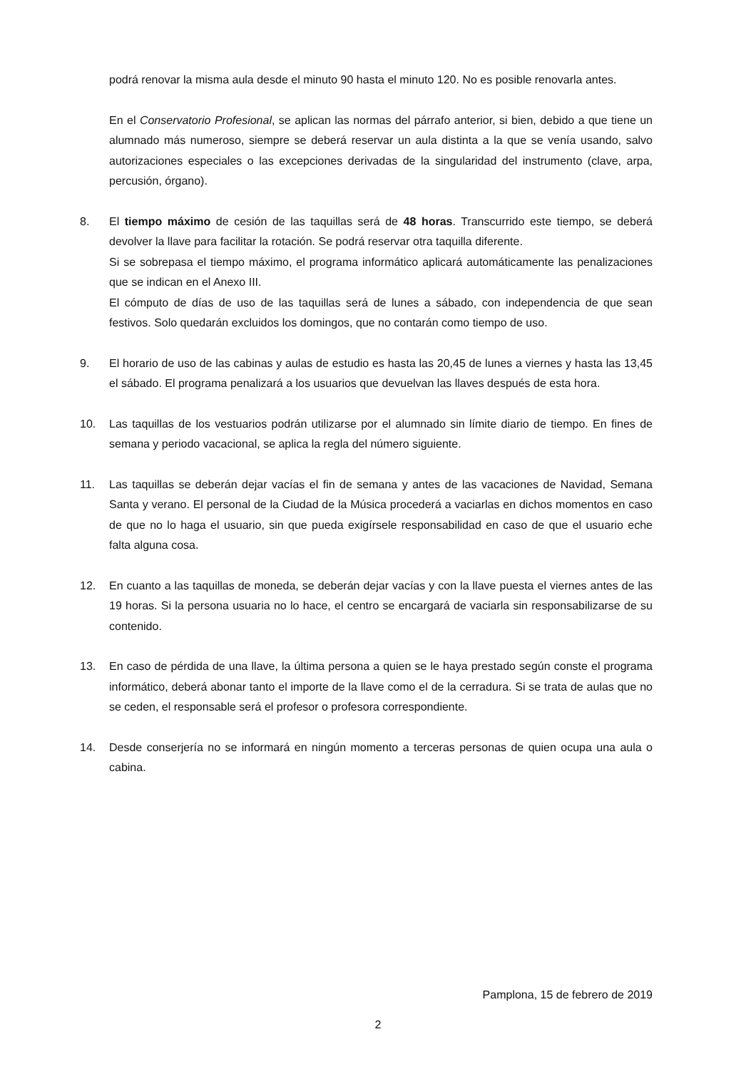podrá renovar la misma aula desde el minuto 90 hasta el minuto 120. No es posible renovarla antes.
En el Conservatorio Profesional, se aplican las normas del párrafo anterior, si bien, debido a que tiene un alumnado más numeroso, siempre se deberá reservar un aula distinta a la que se venía usando, salvo autorizaciones especiales o las excepciones derivadas de la singularidad del instrumento (clave, arpa, percusión, órgano).
8. El tiempo máximo de cesión de las taquillas será de 48 horas. Transcurrido este tiempo, se deberá devolver la llave para facilitar la rotación. Se podrá reservar otra taquilla diferente.
Si se sobrepasa el tiempo máximo, el programa informático aplicará automáticamente las penalizaciones que se indican en el Anexo III.
El cómputo de días de uso de las taquillas será de lunes a sábado, con independencia de que sean festivos. Solo quedarán excluidos los domingos, que no contarán como tiempo de uso.
9. El horario de uso de las cabinas y aulas de estudio es hasta las 20,45 de lunes a viernes y hasta las 13,45 el sábado. El programa penalizará a los usuarios que devuelvan las llaves después de esta hora.
10. Las taquillas de los vestuarios podrán utilizarse por el alumnado sin límite diario de tiempo. En fines de semana y periodo vacacional, se aplica la regla del número siguiente.
11. Las taquillas se deberán dejar vacías el fin de semana y antes de las vacaciones de Navidad, Semana Santa y verano. El personal de la Ciudad de la Música procederá a vaciarlas en dichos momentos en caso de que no lo haga el usuario, sin que pueda exigírsele responsabilidad en caso de que el usuario eche falta alguna cosa.
12. En cuanto a las taquillas de moneda, se deberán dejar vacías y con la llave puesta el viernes antes de las 19 horas. Si la persona usuaria no lo hace, el centro se encargará de vaciarla sin responsabilizarse de su contenido.
13. En caso de pérdida de una llave, la última persona a quien se le haya prestado según conste el programa informático, deberá abonar tanto el importe de la llave como el de la cerradura. Si se trata de aulas que no se ceden, el responsable será el profesor o profesora correspondiente.
14. Desde conserjería no se informará en ningún momento a terceras personas de quien ocupa una aula o cabina.
Pamplona, 15 de febrero de 2019
2